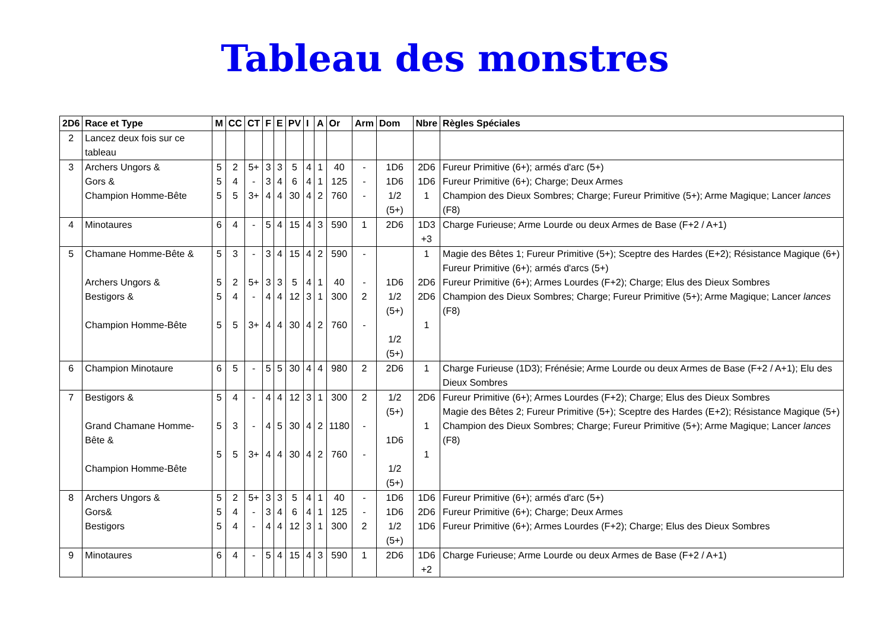Tableau des monstres
| 2D6 | Race et Type | M | CC | CT | F | E | PV | I | A | Or | Arm | Dom | Nbre | Règles Spéciales |
| --- | --- | --- | --- | --- | --- | --- | --- | --- | --- | --- | --- | --- | --- | --- |
| 2 | Lancez deux fois sur ce tableau | | | | | | | | | | | | | |
| 3 | Archers Ungors & Gors & Champion Homme-Bête | 5 5 5 | 2 4 5 | 5+ - 3+ | 3 3 4 | 3 4 4 | 5 6 30 | 4 4 4 | 1 1 2 | 40 125 760 | - - - | 1D6 1D6 1/2 (5+) | 2D6 1D6 1 | Fureur Primitive (6+); armés d'arc (5+) Fureur Primitive (6+); Charge; Deux Armes Champion des Dieux Sombres; Charge; Fureur Primitive (5+); Arme Magique; Lancer lances (F8) |
| 4 | Minotaures | 6 | 4 | - | 5 | 4 | 15 | 4 | 3 | 590 | 1 | 2D6 | 1D3 +3 | Charge Furieuse; Arme Lourde ou deux Armes de Base (F+2 / A+1) |
| 5 | Chamane Homme-Bête & Archers Ungors & Bestigors & Champion Homme-Bête | 5 5 5 5 | 3 2 4 5 | - 5+ - 3+ | 3 3 4 4 | 4 3 4 4 | 15 5 12 30 | 4 4 3 4 | 2 1 1 2 | 590 40 300 760 | - - 2 - | 1D6 1/2 (5+) 1/2 (5+) | 1 2D6 2D6 1 | Magie des Bêtes 1; Fureur Primitive (5+); Sceptre des Hardes (E+2); Résistance Magique (6+) Fureur Primitive (6+); armés d'arcs (5+) Fureur Primitive (6+); Armes Lourdes (F+2); Charge; Elus des Dieux Sombres Champion des Dieux Sombres; Charge; Fureur Primitive (5+); Arme Magique; Lancer lances (F8) |
| 6 | Champion Minotaure | 6 | 5 | - | 5 | 5 | 30 | 4 | 4 | 980 | 2 | 2D6 | 1 | Charge Furieuse (1D3); Frénésie; Arme Lourde ou deux Armes de Base (F+2 / A+1); Elu des Dieux Sombres |
| 7 | Bestigors & Grand Chamane Homme-Bête & Champion Homme-Bête | 5 5 5 | 4 3 5 | - - 3+ | 4 4 4 | 4 5 4 | 12 30 30 | 3 4 4 | 1 2 2 | 300 1180 760 | 2 - - | 1/2 (5+) 1D6 1/2 (5+) | 2D6 1 1 | Fureur Primitive (6+); Armes Lourdes (F+2); Charge; Elus des Dieux Sombres Magie des Bêtes 2; Fureur Primitive (5+); Sceptre des Hardes (E+2); Résistance Magique (5+) Champion des Dieux Sombres; Charge; Fureur Primitive (5+); Arme Magique; Lancer lances (F8) |
| 8 | Archers Ungors & Gors& Bestigors | 5 5 5 | 2 4 4 | 5+ - - | 3 3 4 | 3 4 4 | 5 6 12 | 4 4 3 | 1 1 1 | 40 125 300 | - - 2 | 1D6 1D6 1/2 (5+) | 1D6 2D6 1D6 | Fureur Primitive (6+); armés d'arc (5+) Fureur Primitive (6+); Charge; Deux Armes Fureur Primitive (6+); Armes Lourdes (F+2); Charge; Elus des Dieux Sombres |
| 9 | Minotaures | 6 | 4 | - | 5 | 4 | 15 | 4 | 3 | 590 | 1 | 2D6 | 1D6 +2 | Charge Furieuse; Arme Lourde ou deux Armes de Base (F+2 / A+1) |